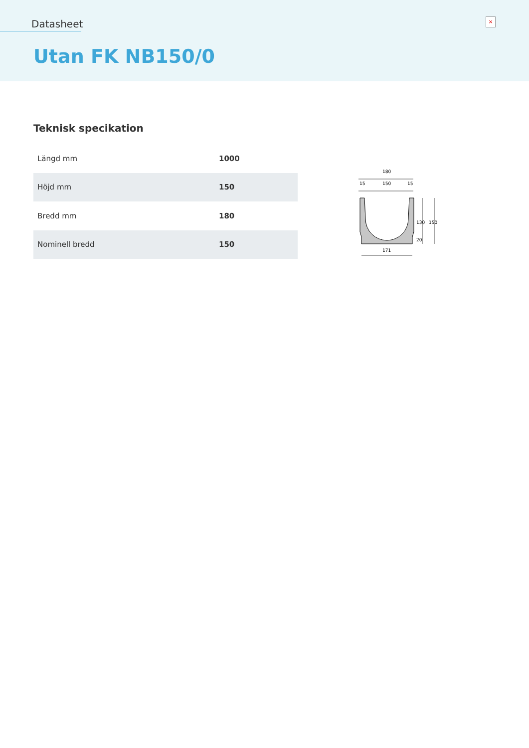Datasheet
×
Utan FK NB150/0
Teknisk specikation
| Längd mm | 1000 |
| Höjd mm | 150 |
| Bredd mm | 180 |
| Nominell bredd | 150 |
180
15
150
15
171
130
20
150